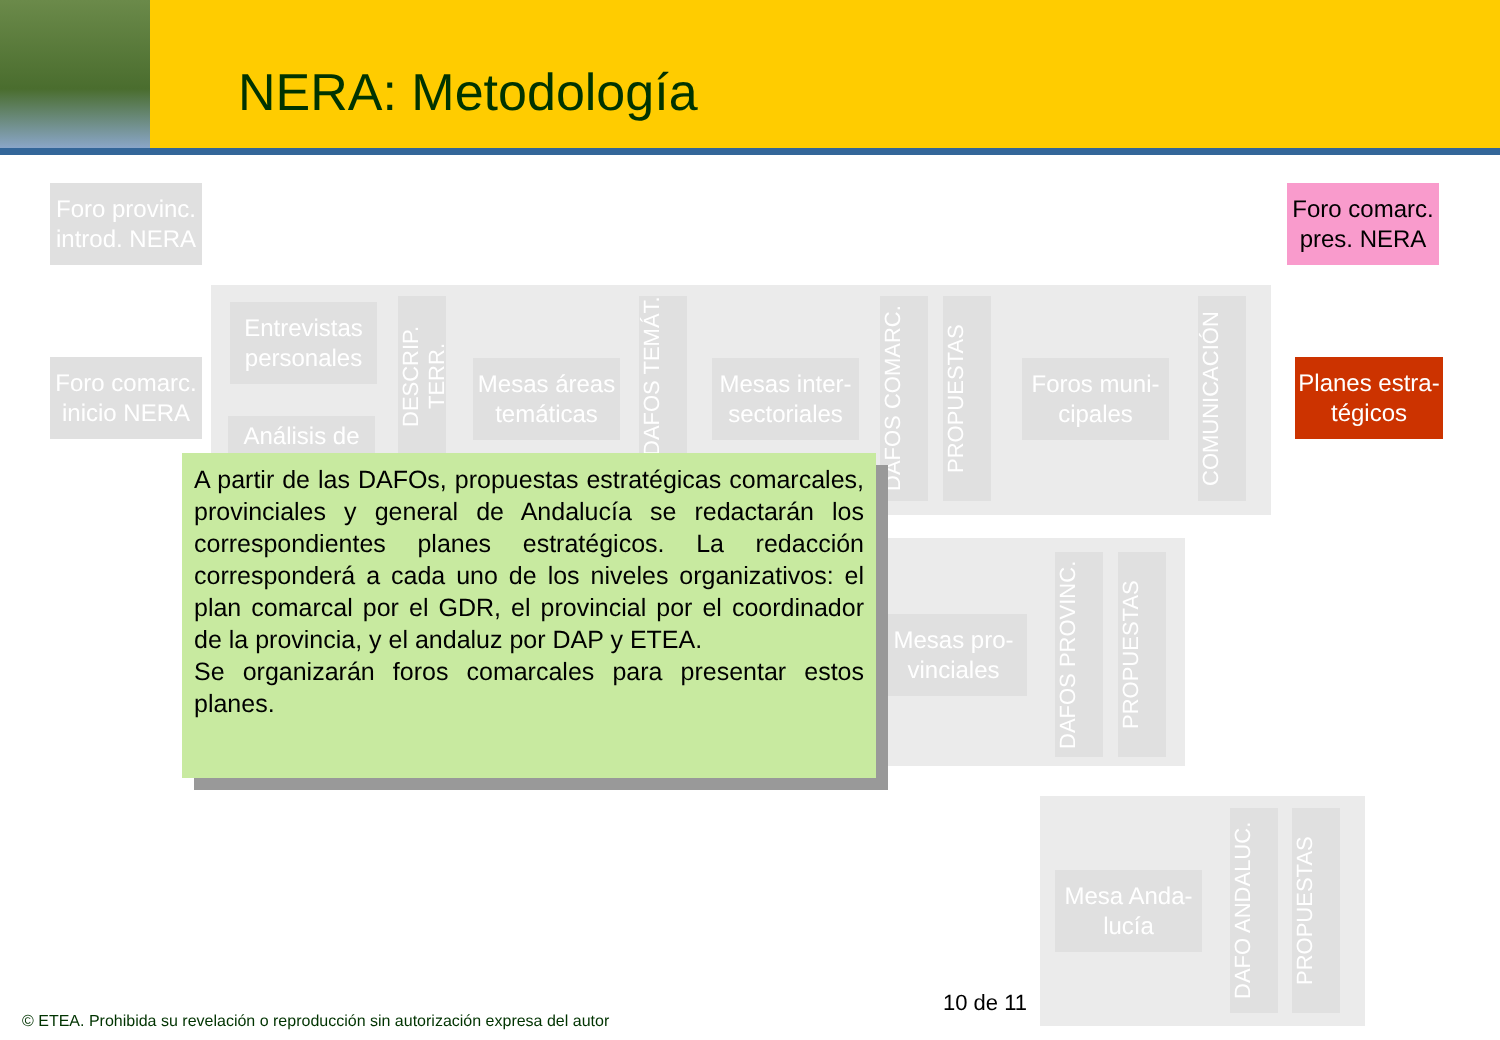NERA: Metodología
Foro provinc. introd. NERA
Foro comarc. inicio NERA
Foro comarc. pres. NERA
Planes estra-tégicos
Entrevistas personales
Análisis de
DESCRIP. TERR.
Mesas áreas temáticas
DAFOS TEMÁT.
Mesas inter-sectoriales
DAFOS COMARC.
PROPUESTAS
Foros muni-cipales
COMUNICACIÓN
Mesas pro-vinciales
DAFOS PROVINC.
PROPUESTAS
Mesa Anda-lucía
DAFO ANDALUC.
PROPUESTAS
A partir de las DAFOs, propuestas estratégicas comarcales, provinciales y general de Andalucía se redactarán los correspondientes planes estratégicos. La redacción corresponderá a cada uno de los niveles organizativos: el plan comarcal por el GDR, el provincial por el coordinador de la provincia, y el andaluz por DAP y ETEA.
Se organizarán foros comarcales para presentar estos planes.
10 de 11
© ETEA. Prohibida su revelación o reproducción sin autorización expresa del autor